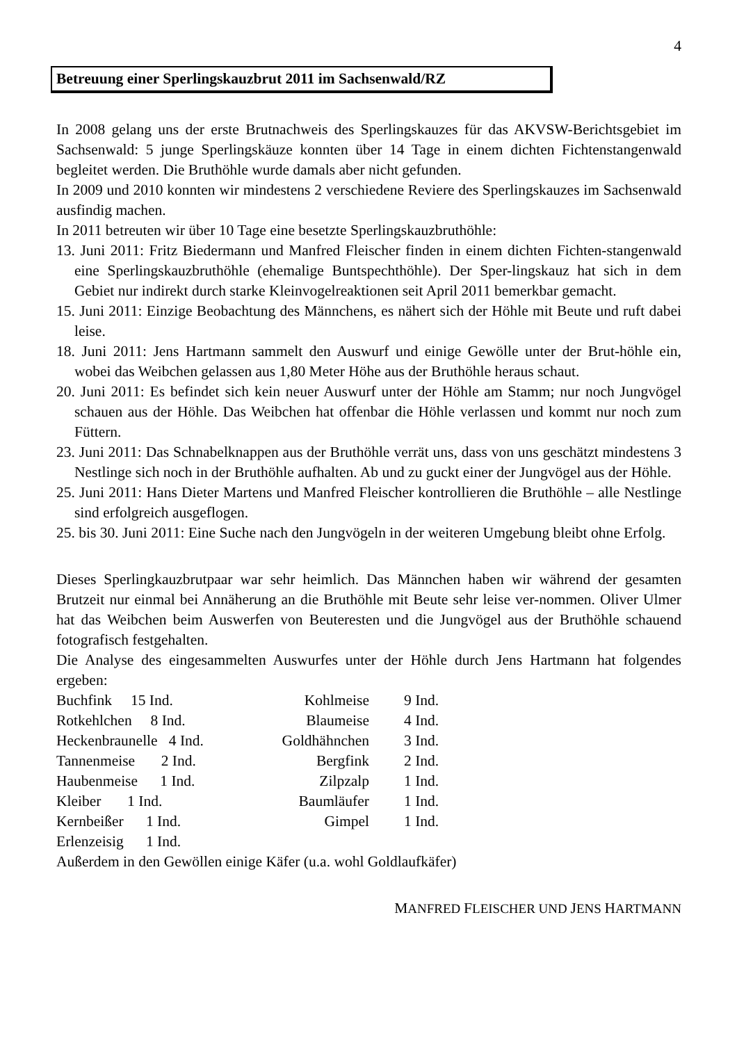4
Betreuung einer Sperlingskauzbrut 2011 im Sachsenwald/RZ
In 2008 gelang uns der erste Brutnachweis des Sperlingskauzes für das AKVSW-Berichtsgebiet im Sachsenwald: 5 junge Sperlingskäuze konnten über 14 Tage in einem dichten Fichtenstangenwald begleitet werden. Die Bruthöhle wurde damals aber nicht gefunden.
In 2009 und 2010 konnten wir mindestens 2 verschiedene Reviere des Sperlingskauzes im Sachsenwald ausfindig machen.
In 2011 betreuten wir über 10 Tage eine besetzte Sperlingskauzbruthöhle:
13. Juni 2011: Fritz Biedermann und Manfred Fleischer finden in einem dichten Fichten-stangenwald eine Sperlingskauzbruthöhle (ehemalige Buntspechthöhle). Der Sper-lingskauz hat sich in dem Gebiet nur indirekt durch starke Kleinvogelreaktionen seit April 2011 bemerkbar gemacht.
15. Juni 2011: Einzige Beobachtung des Männchens, es nähert sich der Höhle mit Beute und ruft dabei leise.
18. Juni 2011: Jens Hartmann sammelt den Auswurf und einige Gewölle unter der Brut-höhle ein, wobei das Weibchen gelassen aus 1,80 Meter Höhe aus der Bruthöhle heraus schaut.
20. Juni 2011: Es befindet sich kein neuer Auswurf unter der Höhle am Stamm; nur noch Jungvögel schauen aus der Höhle. Das Weibchen hat offenbar die Höhle verlassen und kommt nur noch zum Füttern.
23. Juni 2011: Das Schnabelknappen aus der Bruthöhle verrät uns, dass von uns geschätzt mindestens 3 Nestlinge sich noch in der Bruthöhle aufhalten. Ab und zu guckt einer der Jungvögel aus der Höhle.
25. Juni 2011: Hans Dieter Martens und Manfred Fleischer kontrollieren die Bruthöhle – alle Nestlinge sind erfolgreich ausgeflogen.
25. bis 30. Juni 2011: Eine Suche nach den Jungvögeln in der weiteren Umgebung bleibt ohne Erfolg.
Dieses Sperlingkauzbrutpaar war sehr heimlich. Das Männchen haben wir während der gesamten Brutzeit nur einmal bei Annäherung an die Bruthöhle mit Beute sehr leise ver-nommen. Oliver Ulmer hat das Weibchen beim Auswerfen von Beuteresten und die Jungvögel aus der Bruthöhle schauend fotografisch festgehalten.
Die Analyse des eingesammelten Auswurfes unter der Höhle durch Jens Hartmann hat folgendes ergeben:
| Buchfink 15 Ind. | Kohlmeise | 9 Ind. |
| Rotkehlchen 8 Ind. | Blaumeise | 4 Ind. |
| Heckenbraunelle 4 Ind. | Goldhähnchen | 3 Ind. |
| Tannenmeise 2 Ind. | Bergfink | 2 Ind. |
| Haubenmeise 1 Ind. | Zilpzalp | 1 Ind. |
| Kleiber 1 Ind. | Baumläufer | 1 Ind. |
| Kernbeißer 1 Ind. | Gimpel | 1 Ind. |
| Erlenzeisig 1 Ind. | | |
Außerdem in den Gewöllen einige Käfer (u.a. wohl Goldlaufkäfer)
MANFRED FLEISCHER UND JENS HARTMANN